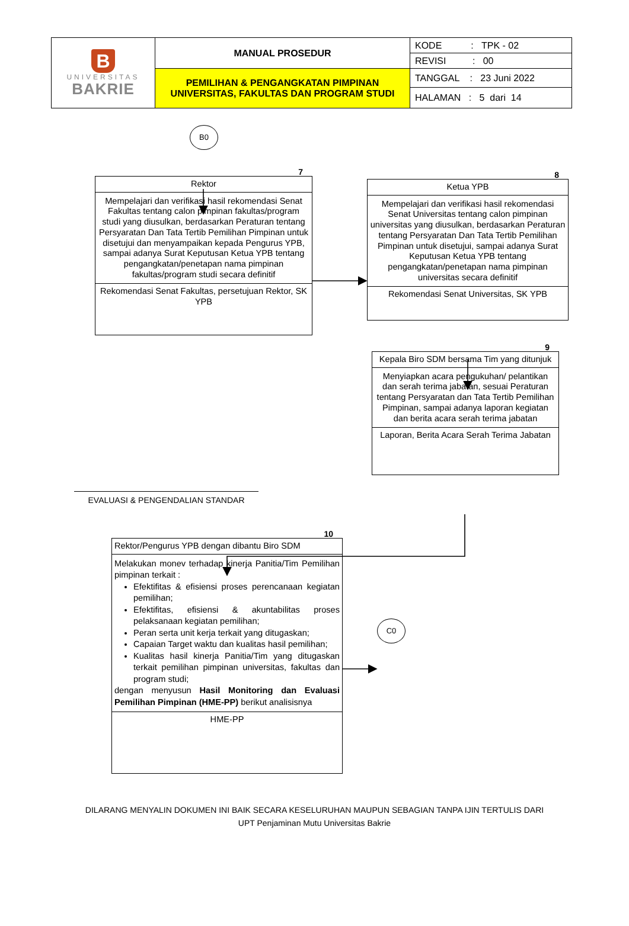| B UNIVERSITAS BAKRIE | MANUAL PROSEDUR | KODE : TPK - 02 |
| | | REVISI : 00 |
| | PEMILIHAN & PENGANGKATAN PIMPINAN UNIVERSITAS, FAKULTAS DAN PROGRAM STUDI | TANGGAL : 23 Juni 2022 |
| | | HALAMAN : 5 dari 14 |
B0
7
Rektor
Mempelajari dan verifikasi hasil rekomendasi Senat Fakultas tentang calon pimpinan fakultas/program studi yang diusulkan, berdasarkan Peraturan tentang Persyaratan Dan Tata Tertib Pemilihan Pimpinan untuk disetujui dan menyampaikan kepada Pengurus YPB, sampai adanya Surat Keputusan Ketua YPB tentang pengangkatan/penetapan nama pimpinan fakultas/program studi secara definitif
Rekomendasi Senat Fakultas, persetujuan Rektor, SK YPB
8
Ketua YPB
Mempelajari dan verifikasi hasil rekomendasi Senat Universitas tentang calon pimpinan universitas yang diusulkan, berdasarkan Peraturan tentang Persyaratan Dan Tata Tertib Pemilihan Pimpinan untuk disetujui, sampai adanya Surat Keputusan Ketua YPB tentang pengangkatan/penetapan nama pimpinan universitas secara definitif
Rekomendasi Senat Universitas, SK YPB
9
Kepala Biro SDM bersama Tim yang ditunjuk
Menyiapkan acara pengukuhan/ pelantikan dan serah terima jabatan, sesuai Peraturan tentang Persyaratan dan Tata Tertib Pemilihan Pimpinan, sampai adanya laporan kegiatan dan berita acara serah terima jabatan
Laporan, Berita Acara Serah Terima Jabatan
EVALUASI & PENGENDALIAN STANDAR
10
Rektor/Pengurus YPB dengan dibantu Biro SDM
Melakukan monev terhadap kinerja Panitia/Tim Pemilihan pimpinan terkait :
Efektifitas & efisiensi proses perencanaan kegiatan pemilihan;
Efektifitas, efisiensi & akuntabilitas proses pelaksanaan kegiatan pemilihan;
Peran serta unit kerja terkait yang ditugaskan;
Capaian Target waktu dan kualitas hasil pemilihan;
Kualitas hasil kinerja Panitia/Tim yang ditugaskan terkait pemilihan pimpinan universitas, fakultas dan program studi;
dengan menyusun Hasil Monitoring dan Evaluasi Pemilihan Pimpinan (HME-PP) berikut analisisnya
HME-PP
C0
DILARANG MENYALIN DOKUMEN INI BAIK SECARA KESELURUHAN MAUPUN SEBAGIAN TANPA IJIN TERTULIS DARI
UPT Penjaminan Mutu Universitas Bakrie